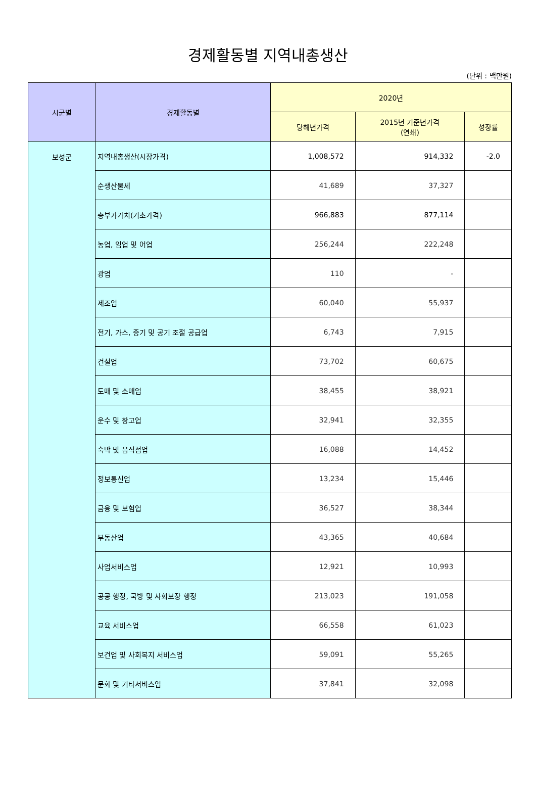경제활동별 지역내총생산
(단위 : 백만원)
| 시군별 | 경제활동별 | 2020년 | | |
| --- | --- | --- | --- | --- |
| | | 당해년가격 | 2015년 기준년가격 (연쇄) | 성장률 |
| 보성군 | 지역내총생산(시장가격) | 1,008,572 | 914,332 | -2.0 |
| | 순생산물세 | 41,689 | 37,327 | |
| | 총부가가치(기초가격) | 966,883 | 877,114 | |
| | 농업, 임업 및 어업 | 256,244 | 222,248 | |
| | 광업 | 110 | - | |
| | 제조업 | 60,040 | 55,937 | |
| | 전기, 가스, 증기 및 공기 조절 공급업 | 6,743 | 7,915 | |
| | 건설업 | 73,702 | 60,675 | |
| | 도매 및 소매업 | 38,455 | 38,921 | |
| | 운수 및 창고업 | 32,941 | 32,355 | |
| | 숙박 및 음식점업 | 16,088 | 14,452 | |
| | 정보통신업 | 13,234 | 15,446 | |
| | 금융 및 보험업 | 36,527 | 38,344 | |
| | 부동산업 | 43,365 | 40,684 | |
| | 사업서비스업 | 12,921 | 10,993 | |
| | 공공 행정, 국방 및 사회보장 행정 | 213,023 | 191,058 | |
| | 교육 서비스업 | 66,558 | 61,023 | |
| | 보건업 및 사회복지 서비스업 | 59,091 | 55,265 | |
| | 문화 및 기타서비스업 | 37,841 | 32,098 | |